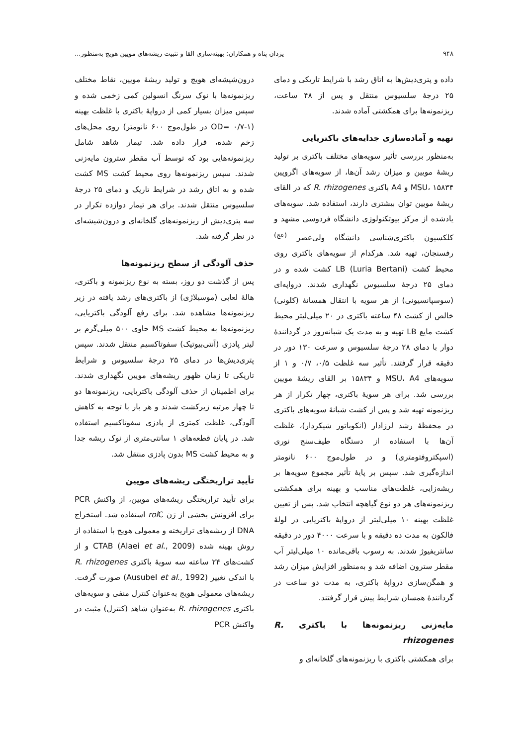۹۴۸ یزدان پناه و همکاران: بهینه‌سازی القا و تثبیت ریشه‌های مویین هویج به‌منظور...
داده و پتری‌دیش‌ها به اتاق رشد با شرایط تاریکی و دمای ۲۵ درجهٔ سلسیوس منتقل و پس از ۴۸ ساعت، ریزنمونه‌ها برای همکشتی آماده شدند.
تهیه و آماده‌سازی جدایه‌های باکتریایی
به‌منظور بررسی تأثیر سویه‌های مختلف باکتری بر تولید ریشهٔ مویین و میزان رشد آن‌ها، از سویه‌های اگروپین MSU، ۱۵۸۳۴ و A4 باکتری R. rhizogenes که در القای ریشهٔ مویین توان بیشتری دارند، استفاده شد. سویه‌های یادشده از مرکز بیوتکنولوژی دانشگاه فردوسی مشهد و کلکسیون باکتری‌شناسی دانشگاه ولی‌عصر <sup>(عج)</sup> رفسنجان، تهیه شد. هرکدام از سویه‌های باکتری روی محیط کشت LB (Luria Bertani) کشت شده و در دمای ۲۵ درجهٔ سلسیوس نگهداری شدند. درواپه‌ای (سوسپانسیونی) از هر سویه با انتقال همسانهٔ (کلونی) خالص از کشت ۴۸ ساعته باکتری در ۲۰ میلی‌لیتر محیط کشت مایع LB تهیه و به مدت یک شبانه‌روز در گردانندهٔ دوار با دمای ۲۸ درجهٔ سلسیوس و سرعت ۱۳۰ دور در دقیقه قرار گرفتند. تأثیر سه غلظت ۰/۵، ۰/۷ و ۱ از سویه‌های MSU، A4 و ۱۵۸۳۴ بر القای ریشهٔ مویین بررسی شد. برای هر سویهٔ باکتری، چهار تکرار از هر ریزنمونه تهیه شد و پس از کشت شبانهٔ سویه‌های باکتری در محفظهٔ رشد لرزادار (انکوباتور شیکردار)، غلظت آن‌ها با استفاده از دستگاه طیف‌سنج نوری (اسپکتروفتومتری) و در طول‌موج ۶۰۰ نانومتر اندازه‌گیری شد. سپس بر پایهٔ تأثیر مجموع سویه‌ها بر ریشه‌زایی، غلظت‌های مناسب و بهینه برای همکشتی ریزنمونه‌های هر دو نوع گیاهچه انتخاب شد. پس از تعیین غلظت بهینه ۱۰ میلی‌لیتر از درواپهٔ باکتریایی در لولهٔ فالکون به مدت ده دقیقه و با سرعت ۴۰۰۰ دور در دقیقه سانتریفیوژ شدند. به رسوب باقی‌مانده ۱۰ میلی‌لیتر آب مقطر سترون اضافه شد و به‌منظور افزایش میزان رشد و همگن‌سازی درواپهٔ باکتری، به مدت دو ساعت در گردانندهٔ همسان شرایط پیش قرار گرفتند.
مایه‌زنی ریزنمونه‌ها با باکتری R. rhizogenes
برای همکشتی باکتری با ریزنمونه‌های گلخانه‌ای و
درون‌شیشه‌ای هویج و تولید ریشهٔ مویین، نقاط مختلف ریزنمونه‌ها با نوک سرنگ انسولین کمی زخمی شده و سپس میزان بسیار کمی از درواپهٔ باکتری با غلظت بهینه (OD= ۰/۷-۱ در طول‌موج ۶۰۰ نانومتر) روی محل‌های زخم شده، قرار داده شد. تیمار شاهد شامل ریزنمونه‌هایی بود که توسط آب مقطر سترون مایه‌زنی شدند. سپس ریزنمونه‌ها روی محیط کشت MS کشت شده و به اتاق رشد در شرایط تاریک و دمای ۲۵ درجهٔ سلسیوس منتقل شدند. برای هر تیمار دوازده تکرار در سه پتری‌دیش از ریزنمونه‌های گلخانه‌ای و درون‌شیشه‌ای در نظر گرفته شد.
حذف آلودگی از سطح ریزنمونه‌ها
پس از گذشت دو روز، بسته به نوع ریزنمونه و باکتری، هالهٔ لعابی (موسیلاژی) از باکتری‌های رشد یافته در زیر ریزنمونه‌ها مشاهده شد. برای رفع آلودگی باکتریایی، ریزنمونه‌ها به محیط کشت MS حاوی ۵۰۰ میلی‌گرم بر لیتر پادزی (آنتی‌بیوتیک) سفوتاکسیم منتقل شدند. سپس پتری‌دیش‌ها در دمای ۲۵ درجهٔ سلسیوس و شرایط تاریکی تا زمان ظهور ریشه‌های مویین نگهداری شدند. برای اطمینان از حذف آلودگی باکتریایی، ریزنمونه‌ها دو تا چهار مرتبه زیرکشت شدند و هر بار با توجه به کاهش آلودگی، غلظت کمتری از پادزی سفوتاکسیم استفاده شد. در پایان قطعه‌های ۱ سانتی‌متری از نوک ریشه جدا و به محیط کشت MS بدون پادزی منتقل شد.
تأیید تراریختگی ریشه‌های مویین
برای تأیید تراریختگی ریشه‌های مویین، از واکنش PCR برای افزونش بخشی از ژن rol C استفاده شد. استخراج DNA از ریشه‌های تراریخته و معمولی هویج با استفاده از روش بهینه شده CTAB (Alaei et al., 2009) و از کشت‌های ۲۴ ساعته سه سویهٔ باکتری R. rhizogenes با اندکی تغییر (Ausubel et al., 1992) صورت گرفت. ریشه‌های معمولی هویج به‌عنوان کنترل منفی و سویه‌های باکتری R. rhizogenes به‌عنوان شاهد (کنترل) مثبت در واکنش PCR